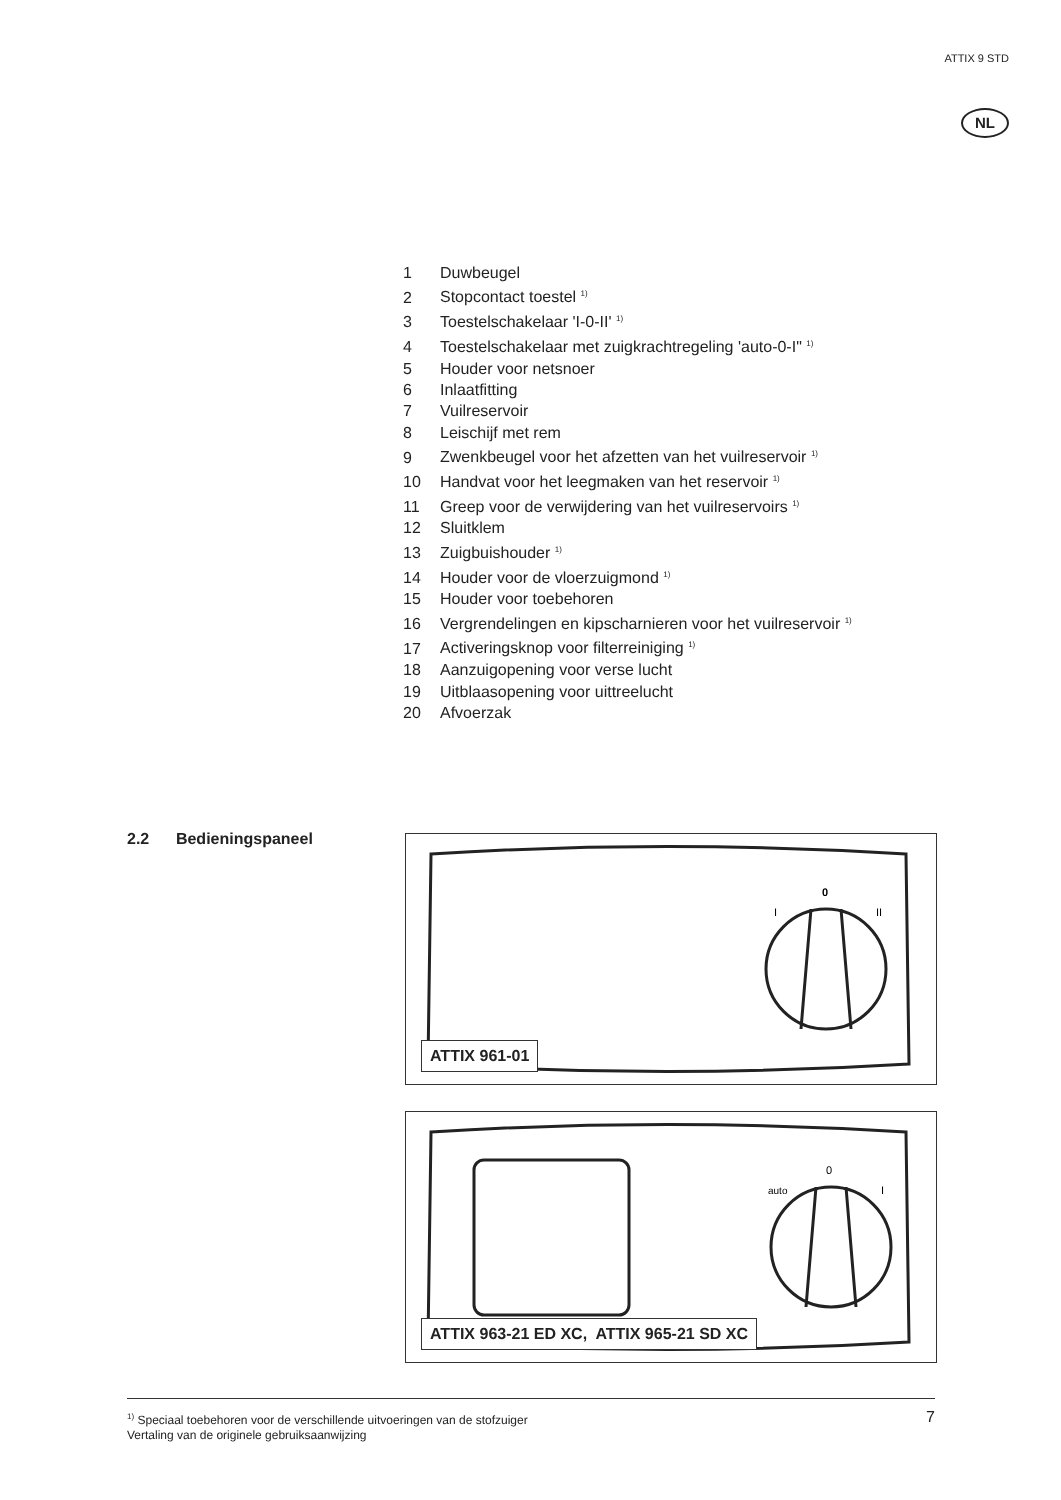ATTIX 9 STD
NL
1 Duwbeugel
2 Stopcontact toestel <sup>1)</sup>
3 Toestelschakelaar 'I-0-II' <sup>1)</sup>
4 Toestelschakelaar met zuigkrachtregeling 'auto-0-I" <sup>1)</sup>
5 Houder voor netsnoer
6 Inlaatfitting
7 Vuilreservoir
8 Leischijf met rem
9 Zwenkbeugel voor het afzetten van het vuilreservoir <sup>1)</sup>
10 Handvat voor het leegmaken van het reservoir <sup>1)</sup>
11 Greep voor de verwijdering van het vuilreservoirs <sup>1)</sup>
12 Sluitklem
13 Zuigbuishouder <sup>1)</sup>
14 Houder voor de vloerzuigmond <sup>1)</sup>
15 Houder voor toebehoren
16 Vergrendelingen en kipscharnieren voor het vuilreservoir <sup>1)</sup>
17 Activeringsknop voor filterreiniging <sup>1)</sup>
18 Aanzuigopening voor verse lucht
19 Uitblaasopening voor uittreelucht
20 Afvoerzak
2.2 Bedieningspaneel
0
I
II
ATTIX 961-01
0
auto
I
ATTIX 963-21 ED XC, ATTIX 965-21 SD XC
<sup>1)</sup> Speciaal toebehoren voor de verschillende uitvoeringen van de stofzuiger
Vertaling van de originele gebruiksaanwijzing
7